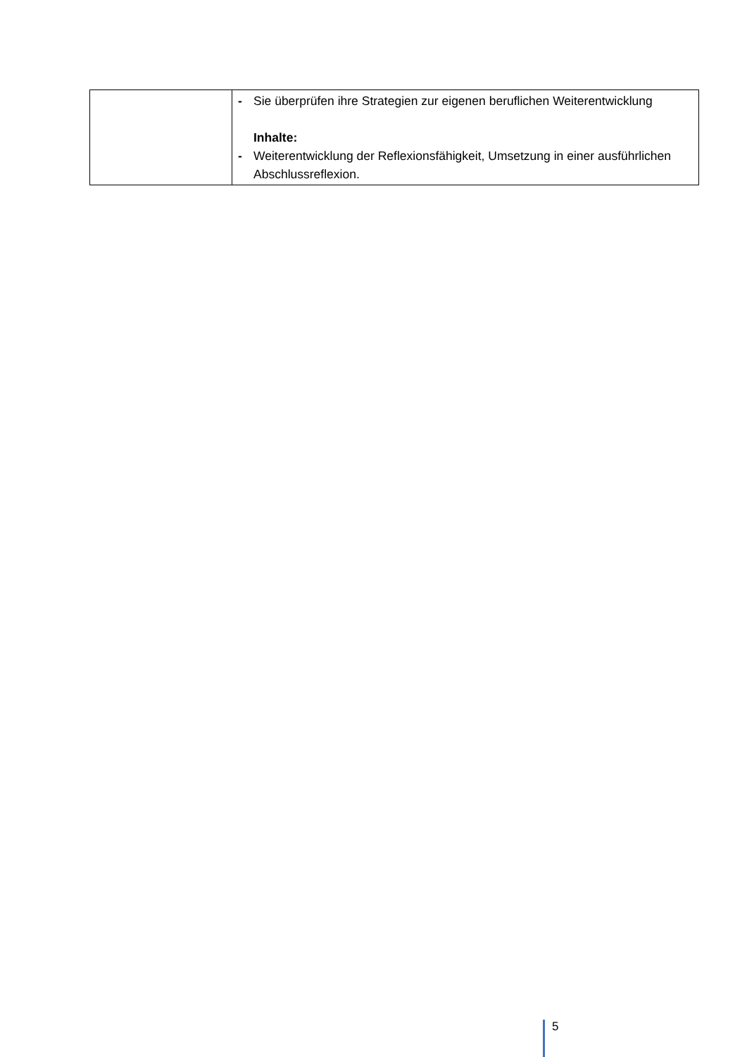| | - Sie überprüfen ihre Strategien zur eigenen beruflichen Weiterentwicklung Inhalte: - Weiterentwicklung der Reflexionsfähigkeit, Umsetzung in einer ausführlichen Abschlussreflexion. |
5